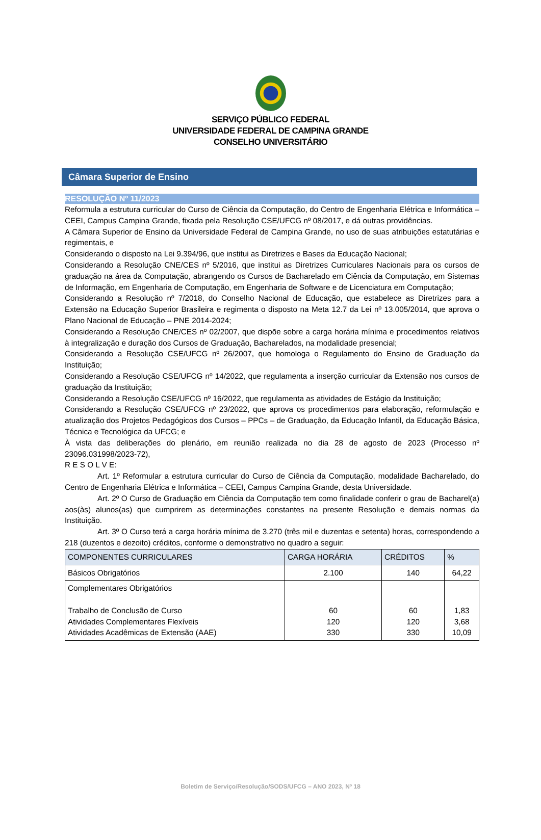SERVIÇO PÚBLICO FEDERAL
UNIVERSIDADE FEDERAL DE CAMPINA GRANDE
CONSELHO UNIVERSITÁRIO
Câmara Superior de Ensino
RESOLUÇÃO Nº 11/2023
Reformula a estrutura curricular do Curso de Ciência da Computação, do Centro de Engenharia Elétrica e Informática – CEEI, Campus Campina Grande, fixada pela Resolução CSE/UFCG nº 08/2017, e dá outras providências.
A Câmara Superior de Ensino da Universidade Federal de Campina Grande, no uso de suas atribuições estatutárias e regimentais, e
Considerando o disposto na Lei 9.394/96, que institui as Diretrizes e Bases da Educação Nacional;
Considerando a Resolução CNE/CES nº 5/2016, que institui as Diretrizes Curriculares Nacionais para os cursos de graduação na área da Computação, abrangendo os Cursos de Bacharelado em Ciência da Computação, em Sistemas de Informação, em Engenharia de Computação, em Engenharia de Software e de Licenciatura em Computação;
Considerando a Resolução nº 7/2018, do Conselho Nacional de Educação, que estabelece as Diretrizes para a Extensão na Educação Superior Brasileira e regimenta o disposto na Meta 12.7 da Lei nº 13.005/2014, que aprova o Plano Nacional de Educação – PNE 2014-2024;
Considerando a Resolução CNE/CES nº 02/2007, que dispõe sobre a carga horária mínima e procedimentos relativos à integralização e duração dos Cursos de Graduação, Bacharelados, na modalidade presencial;
Considerando a Resolução CSE/UFCG nº 26/2007, que homologa o Regulamento do Ensino de Graduação da Instituição;
Considerando a Resolução CSE/UFCG nº 14/2022, que regulamenta a inserção curricular da Extensão nos cursos de graduação da Instituição;
Considerando a Resolução CSE/UFCG nº 16/2022, que regulamenta as atividades de Estágio da Instituição;
Considerando a Resolução CSE/UFCG nº 23/2022, que aprova os procedimentos para elaboração, reformulação e atualização dos Projetos Pedagógicos dos Cursos – PPCs – de Graduação, da Educação Infantil, da Educação Básica, Técnica e Tecnológica da UFCG; e
À vista das deliberações do plenário, em reunião realizada no dia 28 de agosto de 2023 (Processo nº 23096.031998/2023-72),
R E S O L V E:
Art. 1º Reformular a estrutura curricular do Curso de Ciência da Computação, modalidade Bacharelado, do Centro de Engenharia Elétrica e Informática – CEEI, Campus Campina Grande, desta Universidade.
Art. 2º O Curso de Graduação em Ciência da Computação tem como finalidade conferir o grau de Bacharel(a) aos(às) alunos(as) que cumprirem as determinações constantes na presente Resolução e demais normas da Instituição.
Art. 3º O Curso terá a carga horária mínima de 3.270 (três mil e duzentas e setenta) horas, correspondendo a 218 (duzentos e dezoito) créditos, conforme o demonstrativo no quadro a seguir:
| COMPONENTES CURRICULARES | CARGA HORÁRIA | CRÉDITOS | % |
| --- | --- | --- | --- |
| Básicos Obrigatórios | 2.100 | 140 | 64,22 |
| Complementares Obrigatórios Trabalho de Conclusão de Curso Atividades Complementares Flexíveis Atividades Acadêmicas de Extensão (AAE) | 60 120 330 | 60 120 330 | 1,83 3,68 10,09 |
Boletim de Serviço/Resolução/SODS/UFCG – ANO 2023, Nº 18